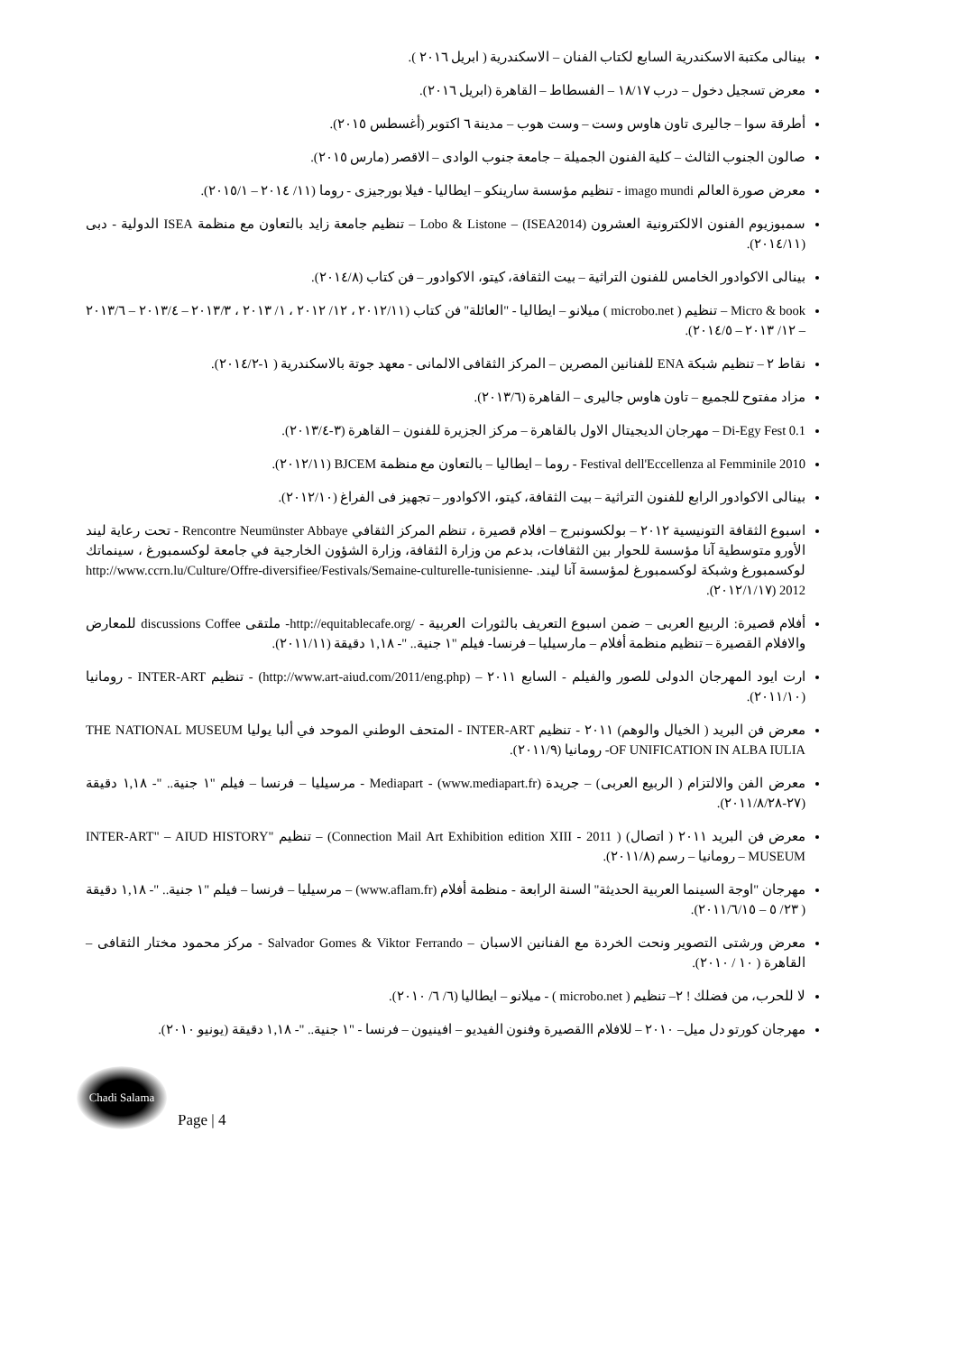بينالى مكتبة الاسكندرية السابع لكتاب الفنان – الاسكندرية ( ابريل ٢٠١٦ ).
معرض تسجيل دخول – درب ١٨/١٧ – الفسطاط – القاهرة (ابريل ٢٠١٦).
أطرقة سوا – جاليرى تاون هاوس وست – وست هوب – مدينة ٦ اكتوبر (أغسطس ٢٠١٥).
صالون الجنوب الثالث – كلية الفنون الجميلة – جامعة جنوب الوادى – الاقصر (مارس ٢٠١٥).
معرض صورة العالم imago mundi - تنظيم مؤسسة سارينكو – ايطاليا - فيلا بورجيزى - روما (١١/ ٢٠١٤ – ٢٠١٥/١).
سمبوزيوم الفنون الالكترونية العشرون (ISEA2014) – Lobo & Listone – تنظيم جامعة زايد بالتعاون مع منظمة ISEA الدولية - دبى (٢٠١٤/١١).
بينالى الاكوادور الخامس للفنون التراثية – بيت الثقافة، كيتو، الاكوادور – فن كتاب (٢٠١٤/٨).
Micro & book – تنظيم ( microbo.net ) ميلانو – ايطاليا - "العائلة" فن كتاب (٢٠١٢/١١ ، ١٢/ ٢٠١٢ ، ١/ ٢٠١٣ ، ٢٠١٣/٣ – ٢٠١٣/٤ – ٢٠١٣/٦ – ١٢/ ٢٠١٣ – ٢٠١٤/٥).
نقاط ٢ – تنظيم شبكة ENA للفنانين المصرين – المركز الثقافى الالمانى - معهد جوتة بالاسكندرية ( ١-٢٠١٤/٢).
مزاد مفتوح للجميع – تاون هاوس جاليرى – القاهرة (٢٠١٣/٦).
Di-Egy Fest 0.1 – مهرجان الديجيتال الاول بالقاهرة – مركز الجزيرة للفنون – القاهرة (٣-٢٠١٣/٤).
Festival dell'Eccellenza al Femminile 2010 - روما – ايطاليا – بالتعاون مع منظمة BJCEM (٢٠١٢/١١).
بينالى الاكوادور الرابع للفنون التراثية – بيت الثقافة، كيتو، الاكوادور – تجهيز فى الفراغ (٢٠١٢/١٠).
اسبوع الثقافة التونيسية ٢٠١٢ – بولكسونبرج – افلام قصيرة ، تنظم المركز الثقافي Rencontre Neumünster Abbaye - تحت رعاية ليند الأورو متوسطية آنا مؤسسة للحوار بين الثقافات، بدعم من وزارة الثقافة، وزارة الشؤون الخارجية في جامعة لوكسمبورغ ، سينماتك لوكسمبورغ وشبكة لوكسمبورغ لمؤسسة آنا ليند. http://www.ccrn.lu/Culture/Offre-diversifiee/Festivals/Semaine-culturelle-tunisienne-2012 (٢٠١٢/١/١٧).
أفلام قصيرة: الربيع العربى – ضمن اسبوع التعريف بالثورات العربية - /http://equitablecafe.org- ملتقى discussions Coffee للمعارض والافلام القصيرة – تنظيم منظمة أفلام – مارسيليا – فرنسا- فيلم "١ جنية.. "- ١,١٨ دقيقة (٢٠١١/١١).
ارت ايود المهرجان الدولى للصور والفيلم - السابع ٢٠١١ – (http://www.art-aiud.com/2011/eng.php) - تنظيم INTER-ART - رومانيا (٢٠١١/١٠).
معرض فن البريد ( الخيال والوهم) ٢٠١١ - تنظيم INTER-ART - المتحف الوطني الموحد في ألبا يوليا THE NATIONAL MUSEUM OF UNIFICATION IN ALBA IULIA- رومانيا (٢٠١١/٩).
معرض الفن والالتزام ( الربيع العربى) – جريدة Mediapart - (www.mediapart.fr) - مرسيليا – فرنسا – فيلم "١ جنية.. "- ١,١٨ دقيقة (٢٧-٢٠١١/٨/٢٨).
معرض فن البريد ٢٠١١ ( اتصال) ( Connection Mail Art Exhibition edition XIII - 2011) – تنظيم "INTER-ART" – AIUD HISTORY MUSEUM – رومانيا – رسم (٢٠١١/٨).
مهرجان "اوجة السينما العربية الحديثة" السنة الرابعة - منظمة أفلام (www.aflam.fr) – مرسيليا – فرنسا – فيلم "١ جنية.. "- ١,١٨ دقيقة ( ٢٣/ ٥ – ٢٠١١/٦/١٥).
معرض ورشتى التصوير ونحت الخردة مع الفنانين الاسبان – Salvador Gomes & Viktor Ferrando - مركز محمود مختار الثقافى – القاهرة ( ١٠ / ٢٠١٠).
لا للحرب، من فضلك ! ٢– تنظيم ( microbo.net ) - ميلانو – ايطاليا (٦/ ٦/ ٢٠١٠).
مهرجان كورتو دل ميل– ٢٠١٠ – للافلام االقصيرة وفنون الفيديو – افينيون – فرنسا - "١ جنية.. "- ١,١٨ دقيقة (يونيو ٢٠١٠).
Chadi Salama
Page | 4